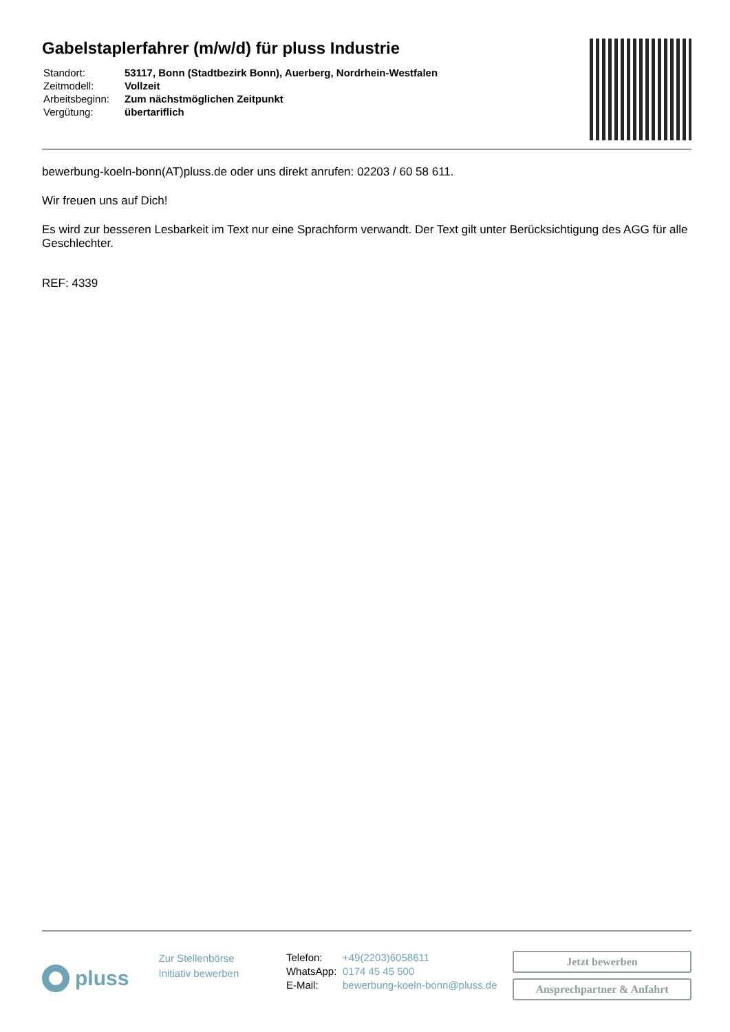Gabelstaplerfahrer (m/w/d) für pluss Industrie
| Standort: | 53117, Bonn (Stadtbezirk Bonn), Auerberg, Nordrhein-Westfalen |
| Zeitmodell: | Vollzeit |
| Arbeitsbeginn: | Zum nächstmöglichen Zeitpunkt |
| Vergütung: | übertariflich |
bewerbung-koeln-bonn(AT)pluss.de oder uns direkt anrufen: 02203 / 60 58 611.
Wir freuen uns auf Dich!
Es wird zur besseren Lesbarkeit im Text nur eine Sprachform verwandt. Der Text gilt unter Berücksichtigung des AGG für alle Geschlechter.
REF: 4339
pluss
Zur Stellenbörse
Initiativ bewerben
Telefon: +49(2203)6058611
WhatsApp: 0174 45 45 500
E-Mail: bewerbung-koeln-bonn@pluss.de
Jetzt bewerben
Ansprechpartner & Anfahrt